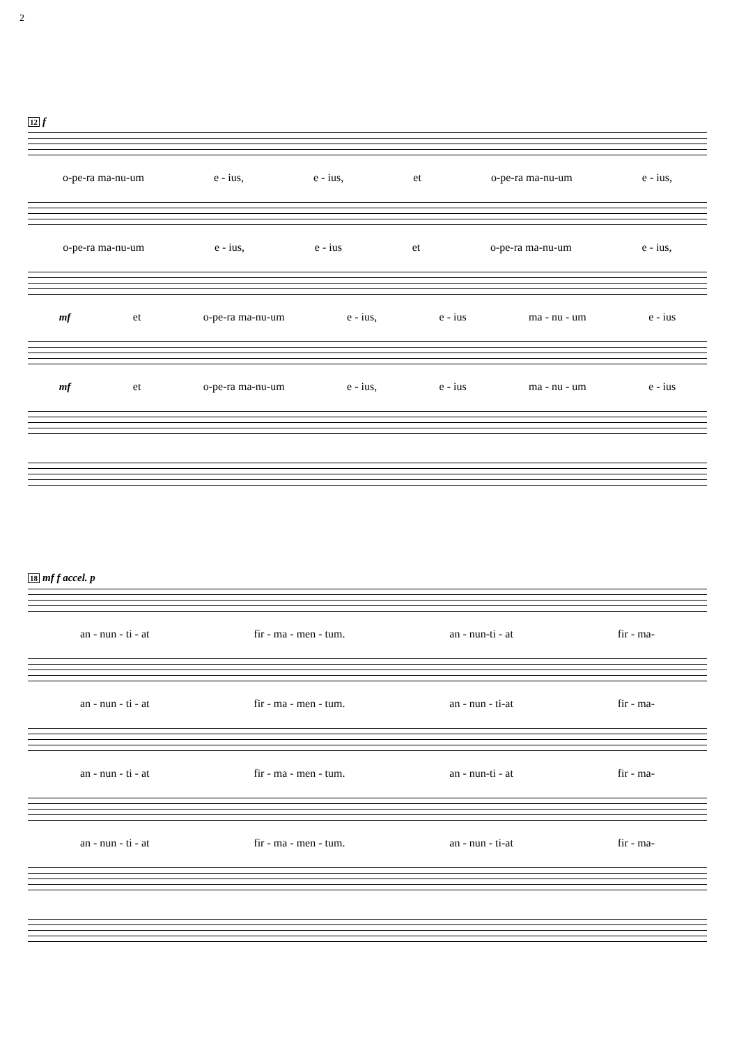2
12 f
o-pe-ra ma-nu-um e - ius, e - ius, et o-pe-ra ma-nu-um e - ius,
o-pe-ra ma-nu-um e - ius, e - ius et o-pe-ra ma-nu-um e - ius,
mf et o-pe-ra ma-nu-um e - ius, e - ius ma - nu - um e - ius
mf et o-pe-ra ma-nu-um e - ius, e - ius ma - nu - um e - ius
18 mf f accel. p
an - nun - ti - at fir - ma - men - tum. an - nun-ti - at fir - ma-
an - nun - ti - at fir - ma - men - tum. an - nun - ti-at fir - ma-
an - nun - ti - at fir - ma - men - tum. an - nun-ti - at fir - ma-
an - nun - ti - at fir - ma - men - tum. an - nun - ti-at fir - ma-